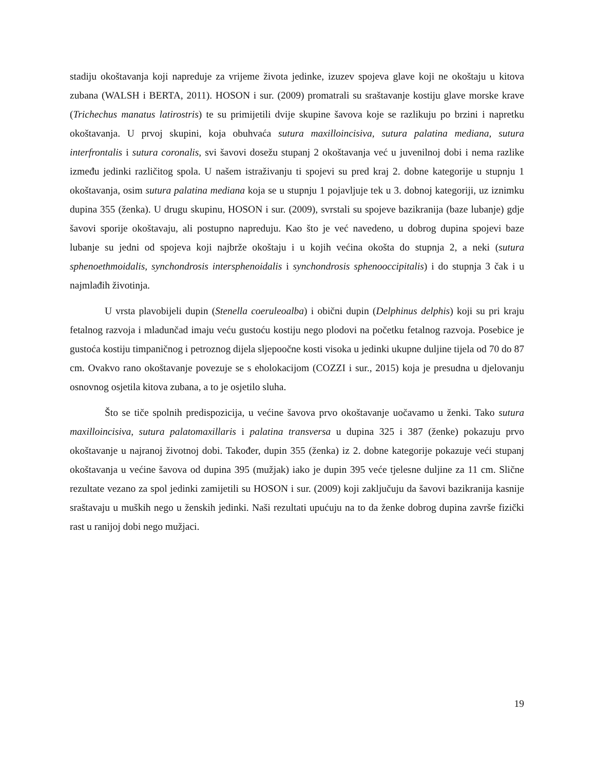stadiju okoštavanja koji napreduje za vrijeme života jedinke, izuzev spojeva glave koji ne okoštaju u kitova zubana (WALSH i BERTA, 2011). HOSON i sur. (2009) promatrali su sraštavanje kostiju glave morske krave (Trichechus manatus latirostris) te su primijetili dvije skupine šavova koje se razlikuju po brzini i napretku okoštavanja. U prvoj skupini, koja obuhvaća sutura maxilloincisiva, sutura palatina mediana, sutura interfrontalis i sutura coronalis, svi šavovi dosežu stupanj 2 okoštavanja već u juvenilnoj dobi i nema razlike između jedinki različitog spola. U našem istraživanju ti spojevi su pred kraj 2. dobne kategorije u stupnju 1 okoštavanja, osim sutura palatina mediana koja se u stupnju 1 pojavljuje tek u 3. dobnoj kategoriji, uz iznimku dupina 355 (ženka). U drugu skupinu, HOSON i sur. (2009), svrstali su spojeve bazikranija (baze lubanje) gdje šavovi sporije okoštavaju, ali postupno napreduju. Kao što je već navedeno, u dobrog dupina spojevi baze lubanje su jedni od spojeva koji najbrže okoštaju i u kojih većina okošta do stupnja 2, a neki (sutura sphenoethmoidalis, synchondrosis intersphenoidalis i synchondrosis sphenooccipitalis) i do stupnja 3 čak i u najmlađih životinja.
U vrsta plavobijeli dupin (Stenella coeruleoalba) i obični dupin (Delphinus delphis) koji su pri kraju fetalnog razvoja i mladunčad imaju veću gustoću kostiju nego plodovi na početku fetalnog razvoja. Posebice je gustoća kostiju timpaničnog i petroznog dijela sljepoočne kosti visoka u jedinki ukupne duljine tijela od 70 do 87 cm. Ovakvo rano okoštavanje povezuje se s eholokacijom (COZZI i sur., 2015) koja je presudna u djelovanju osnovnog osjetila kitova zubana, a to je osjetilo sluha.
Što se tiče spolnih predispozicija, u većine šavova prvo okoštavanje uočavamo u ženki. Tako sutura maxilloincisiva, sutura palatomaxillaris i palatina transversa u dupina 325 i 387 (ženke) pokazuju prvo okoštavanje u najranoj životnoj dobi. Također, dupin 355 (ženka) iz 2. dobne kategorije pokazuje veći stupanj okoštavanja u većine šavova od dupina 395 (mužjak) iako je dupin 395 veće tjelesne duljine za 11 cm. Slične rezultate vezano za spol jedinki zamijetili su HOSON i sur. (2009) koji zaključuju da šavovi bazikranija kasnije sraštavaju u muških nego u ženskih jedinki. Naši rezultati upućuju na to da ženke dobrog dupina završe fizički rast u ranijoj dobi nego mužjaci.
19